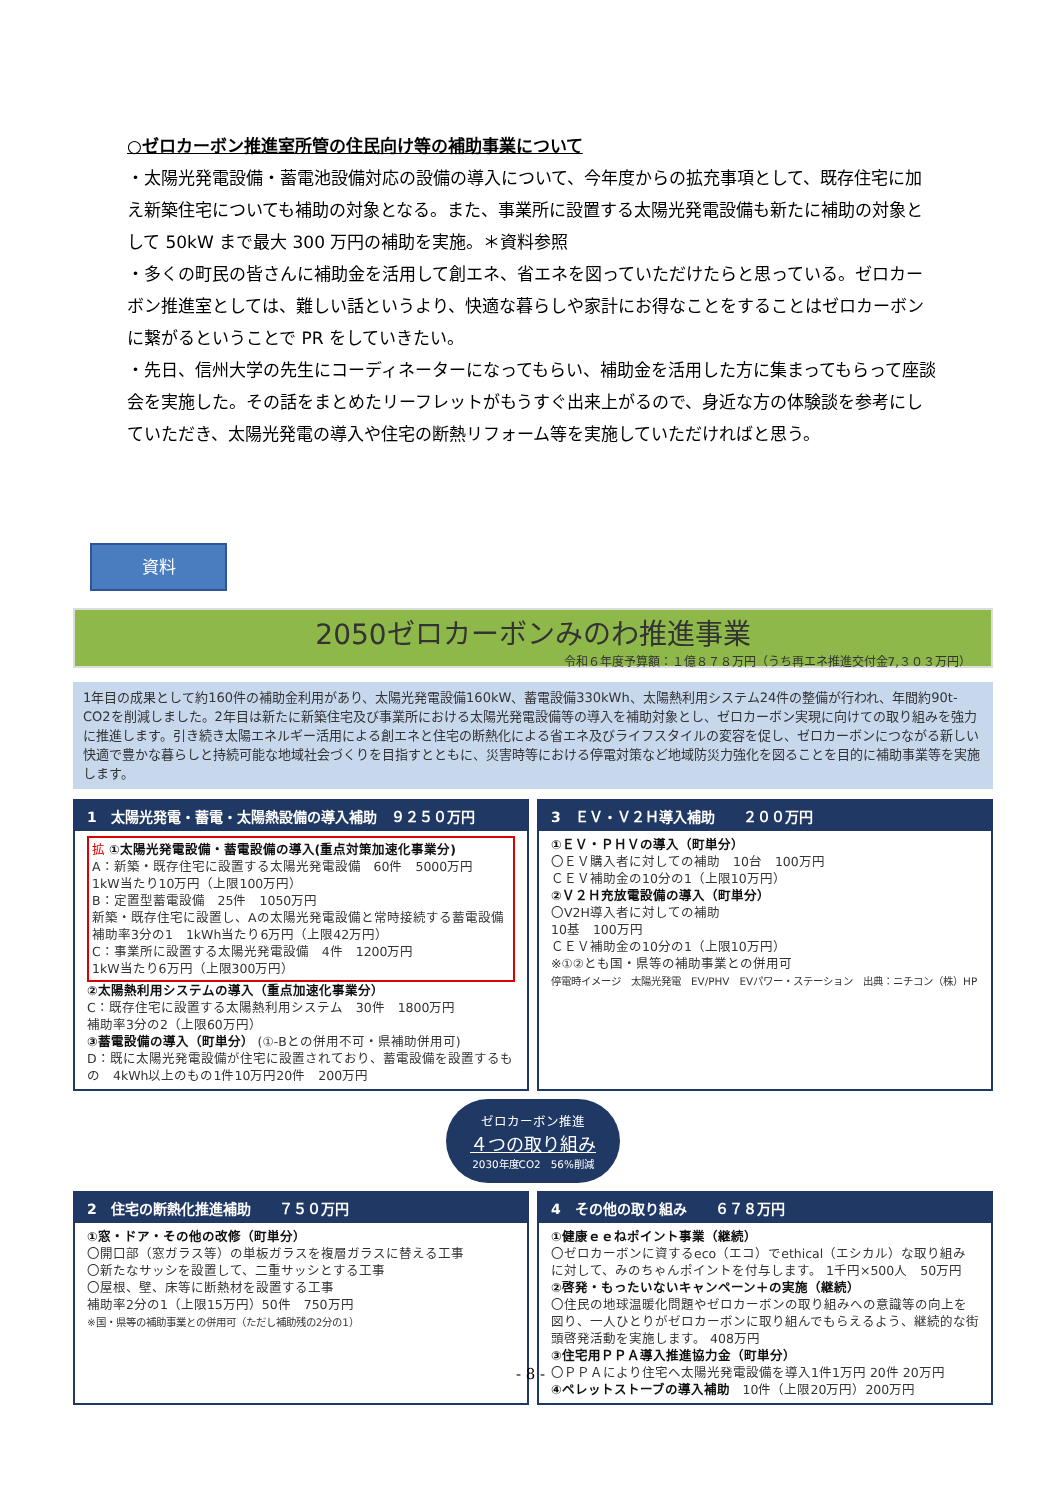○ゼロカーボン推進室所管の住民向け等の補助事業について
・太陽光発電設備・蓄電池設備対応の設備の導入について、今年度からの拡充事項として、既存住宅に加え新築住宅についても補助の対象となる。また、事業所に設置する太陽光発電設備も新たに補助の対象として 50kW まで最大 300 万円の補助を実施。＊資料参照
・多くの町民の皆さんに補助金を活用して創エネ、省エネを図っていただけたらと思っている。ゼロカーボン推進室としては、難しい話というより、快適な暮らしや家計にお得なことをすることはゼロカーボンに繋がるということで PR をしていきたい。
・先日、信州大学の先生にコーディネーターになってもらい、補助金を活用した方に集まってもらって座談会を実施した。その話をまとめたリーフレットがもうすぐ出来上がるので、身近な方の体験談を参考にしていただき、太陽光発電の導入や住宅の断熱リフォーム等を実施していただければと思う。
資料
2050ゼロカーボンみのわ推進事業
令和６年度予算額：１億８７８万円（うち再エネ推進交付金7,３０３万円）
1年目の成果として約160件の補助金利用があり、太陽光発電設備160kW、蓄電設備330kWh、太陽熱利用システム24件の整備が行われ、年間約90t-CO2を削減しました。2年目は新たに新築住宅及び事業所における太陽光発電設備等の導入を補助対象とし、ゼロカーボン実現に向けての取り組みを強力に推進します。引き続き太陽エネルギー活用による創エネと住宅の断熱化による省エネ及びライフスタイルの変容を促し、ゼロカーボンにつながる新しい快適で豊かな暮らしと持続可能な地域社会づくりを目指すとともに、災害時等における停電対策など地域防災力強化を図ることを目的に補助事業等を実施します。
1　太陽光発電・蓄電・太陽熱設備の導入補助　９２５０万円
拡 ①太陽光発電設備・蓄電設備の導入(重点対策加速化事業分)
A：新築・既存住宅に設置する太陽光発電設備　60件　5000万円
1kW当たり10万円（上限100万円）
B：定置型蓄電設備　25件　1050万円
新築・既存住宅に設置し、Aの太陽光発電設備と常時接続する蓄電設備
補助率3分の1　1kWh当たり6万円（上限42万円）
C：事業所に設置する太陽光発電設備　4件　1200万円
1kW当たり6万円（上限300万円）
②太陽熱利用システムの導入（重点加速化事業分）
C：既存住宅に設置する太陽熱利用システム　30件　1800万円
補助率3分の2（上限60万円）
③蓄電設備の導入（町単分） (①-Bとの併用不可・県補助併用可)
D：既に太陽光発電設備が住宅に設置されており、蓄電設備を設置するもの　4kWh以上のもの1件10万円20件　200万円
3　ＥＶ・Ｖ２Ｈ導入補助　　２００万円
①ＥＶ・ＰＨＶの導入（町単分）
〇ＥＶ購入者に対しての補助　10台　100万円
ＣＥＶ補助金の10分の1（上限10万円）
②Ｖ２Ｈ充放電設備の導入（町単分）
〇V2H導入者に対しての補助
10基　100万円
ＣＥＶ補助金の10分の1（上限10万円）
※①②とも国・県等の補助事業との併用可
停電時イメージ　太陽光発電　EV/PHV　EVパワー・ステーション　出典：ニチコン（株）HP
ゼロカーボン推進
４つの取り組み
2030年度CO2　56%削減
2　住宅の断熱化推進補助　　７５０万円
①窓・ドア・その他の改修（町単分）
〇開口部（窓ガラス等）の単板ガラスを複層ガラスに替える工事
〇新たなサッシを設置して、二重サッシとする工事
〇屋根、壁、床等に断熱材を設置する工事
補助率2分の1（上限15万円）50件　750万円
※国・県等の補助事業との併用可（ただし補助残の2分の1）
4　その他の取り組み　　６７８万円
①健康ｅｅねポイント事業（継続）
〇ゼロカーボンに資するeco（エコ）でethical（エシカル）な取り組みに対して、みのちゃんポイントを付与します。 1千円×500人　50万円
②啓発・もったいないキャンペーン＋の実施（継続）
〇住民の地球温暖化問題やゼロカーボンの取り組みへの意識等の向上を図り、一人ひとりがゼロカーボンに取り組んでもらえるよう、継続的な街頭啓発活動を実施します。 408万円
③住宅用ＰＰＡ導入推進協力金（町単分）
〇ＰＰＡにより住宅へ太陽光発電設備を導入1件1万円 20件 20万円
④ペレットストーブの導入補助　10件（上限20万円）200万円
- 8 -